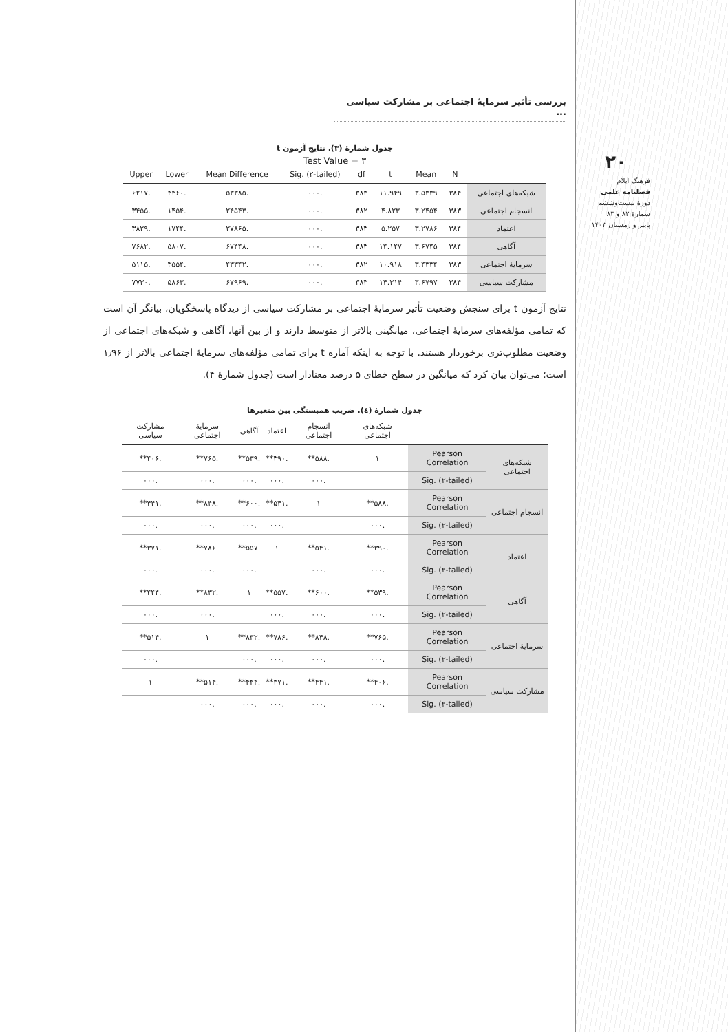بررسی تأثیر سرمایهٔ اجتماعی بر مشارکت سیاسی ...
۲۰
فرهنگ ایلام
فصلنامه علمی
دورهٔ بیست‌وششم
شمارهٔ ۸۲ و ۸۳
پاییز و زمستان ۱۴۰۳
جدول شمارهٔ (۳). نتایج آزمون t
Test Value = ۳
| | N | Mean | t | df | Sig. (۲-tailed) | Mean Difference | Lower | Upper |
| --- | --- | --- | --- | --- | --- | --- | --- | --- |
| شبکه‌های اجتماعی | ۳۸۴ | ۳.۵۳۳۹ | ۱۱.۹۴۹ | ۳۸۳ | .۰۰۰ | .۵۳۳۸۵ | .۴۴۶۰ | .۶۲۱۷ |
| انسجام اجتماعی | ۳۸۳ | ۳.۲۴۵۴ | ۴.۸۲۳ | ۳۸۲ | .۰۰۰ | .۲۴۵۴۳ | .۱۴۵۴ | .۳۴۵۵ |
| اعتماد | ۳۸۴ | ۳.۲۷۸۶ | ۵.۲۵۷ | ۳۸۳ | .۰۰۰ | .۲۷۸۶۵ | .۱۷۴۴ | .۳۸۲۹ |
| آگاهی | ۳۸۴ | ۳.۶۷۴۵ | ۱۴.۱۴۷ | ۳۸۳ | .۰۰۰ | .۶۷۴۴۸ | .۵۸۰۷ | .۷۶۸۲ |
| سرمایهٔ اجتماعی | ۳۸۳ | ۳.۴۳۳۴ | ۱۰.۹۱۸ | ۳۸۲ | .۰۰۰ | .۴۳۳۴۲ | .۳۵۵۴ | .۵۱۱۵ |
| مشارکت سیاسی | ۳۸۴ | ۳.۶۷۹۷ | ۱۴.۳۱۴ | ۳۸۳ | .۰۰۰ | .۶۷۹۶۹ | .۵۸۶۳ | .۷۷۳۰ |
نتایج آزمون t برای سنجش وضعیت تأثیر سرمایهٔ اجتماعی بر مشارکت سیاسی از دیدگاه پاسخگویان، بیانگر آن است که تمامی مؤلفه‌های سرمایهٔ اجتماعی، میانگینی بالاتر از متوسط دارند و از بین آنها، آگاهی و شبکه‌های اجتماعی از وضعیت مطلوب‌تری برخوردار هستند. با توجه به اینکه آماره t برای تمامی مؤلفه‌های سرمایهٔ اجتماعی بالاتر از ۱٫۹۶ است؛ می‌توان بیان کرد که میانگین در سطح خطای ۵ درصد معنادار است (جدول شمارهٔ ۴).
جدول شمارهٔ (٤). ضریب همبستگی بین متغیرها
| | | شبکه‌های اجتماعی | انسجام اجتماعی | اعتماد | آگاهی | سرمایهٔ اجتماعی | مشارکت سیاسی |
| --- | --- | --- | --- | --- | --- | --- | --- |
| شبکه‌های اجتماعی | Pearson Correlation | ۱ | .۵۸۸** | .۳۹۰** | .۵۳۹** | .۷۶۵** | .۴۰۶** |
| | Sig. (۲-tailed) | | .۰۰۰ | .۰۰۰ | .۰۰۰ | .۰۰۰ | .۰۰۰ |
| انسجام اجتماعی | Pearson Correlation | .۵۸۸** | ۱ | .۵۴۱** | .۶۰۰** | .۸۴۸** | .۴۴۱** |
| | Sig. (۲-tailed) | .۰۰۰ | | .۰۰۰ | .۰۰۰ | .۰۰۰ | .۰۰۰ |
| اعتماد | Pearson Correlation | .۳۹۰** | .۵۴۱** | ۱ | .۵۵۷** | .۷۸۶** | .۳۷۱** |
| | Sig. (۲-tailed) | .۰۰۰ | .۰۰۰ | | .۰۰۰ | .۰۰۰ | .۰۰۰ |
| آگاهی | Pearson Correlation | .۵۳۹** | .۶۰۰** | .۵۵۷** | ۱ | .۸۳۲** | .۴۴۴** |
| | Sig. (۲-tailed) | .۰۰۰ | .۰۰۰ | .۰۰۰ | | .۰۰۰ | .۰۰۰ |
| سرمایهٔ اجتماعی | Pearson Correlation | .۷۶۵** | .۸۴۸** | .۷۸۶** | .۸۳۲** | ۱ | .۵۱۴** |
| | Sig. (۲-tailed) | .۰۰۰ | .۰۰۰ | .۰۰۰ | .۰۰۰ | | .۰۰۰ |
| مشارکت سیاسی | Pearson Correlation | .۴۰۶** | .۴۴۱** | .۳۷۱** | .۴۴۴** | .۵۱۴** | ۱ |
| | Sig. (۲-tailed) | .۰۰۰ | .۰۰۰ | .۰۰۰ | .۰۰۰ | .۰۰۰ | |